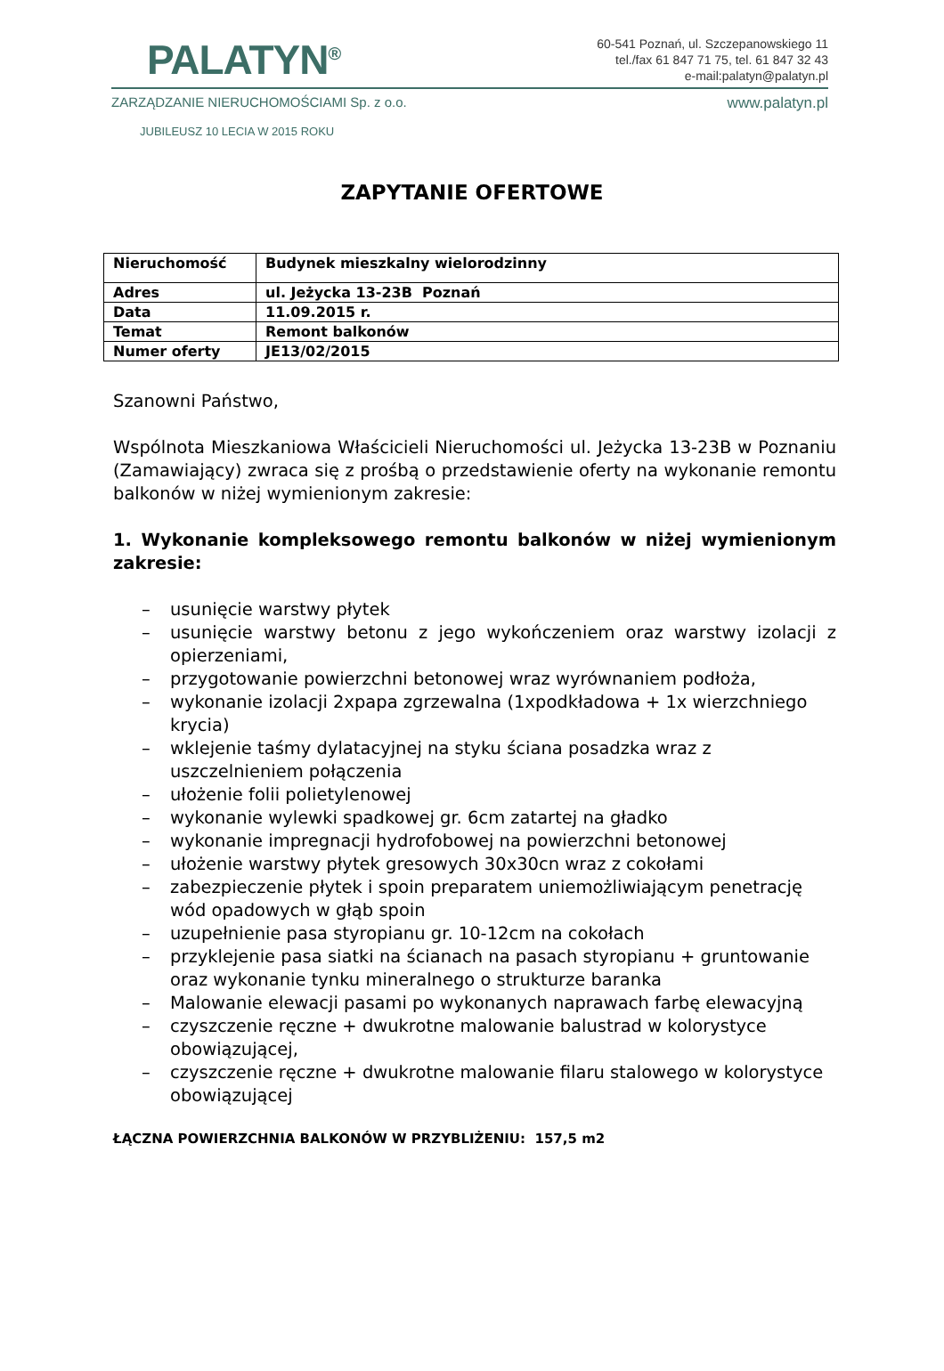PALATYN<sup>®</sup>
60-541 Poznań, ul. Szczepanowskiego 11
tel./fax 61 847 71 75, tel. 61 847 32 43
e-mail:palatyn@palatyn.pl
ZARZĄDZANIE NIERUCHOMOŚCIAMI Sp. z o.o. www.palatyn.pl
JUBILEUSZ 10 LECIA W 2015 ROKU
ZAPYTANIE OFERTOWE
| Nieruchomość | Budynek mieszkalny wielorodzinny |
| Adres | ul. Jeżycka 13-23B Poznań |
| Data | 11.09.2015 r. |
| Temat | Remont balkonów |
| Numer oferty | JE13/02/2015 |
Szanowni Państwo,
Wspólnota Mieszkaniowa Właścicieli Nieruchomości ul. Jeżycka 13-23B w Poznaniu (Zamawiający) zwraca się z prośbą o przedstawienie oferty na wykonanie remontu balkonów w niżej wymienionym zakresie:
1. Wykonanie kompleksowego remontu balkonów w niżej wymienionym zakresie:
– usunięcie warstwy płytek
– usunięcie warstwy betonu z jego wykończeniem oraz warstwy izolacji z opierzeniami,
– przygotowanie powierzchni betonowej wraz wyrównaniem podłoża,
– wykonanie izolacji 2xpapa zgrzewalna (1xpodkładowa + 1x wierzchniego krycia)
– wklejenie taśmy dylatacyjnej na styku ściana posadzka wraz z uszczelnieniem połączenia
– ułożenie folii polietylenowej
– wykonanie wylewki spadkowej gr. 6cm zatartej na gładko
– wykonanie impregnacji hydrofobowej na powierzchni betonowej
– ułożenie warstwy płytek gresowych 30x30cn wraz z cokołami
– zabezpieczenie płytek i spoin preparatem uniemożliwiającym penetrację wód opadowych w głąb spoin
– uzupełnienie pasa styropianu gr. 10-12cm na cokołach
– przyklejenie pasa siatki na ścianach na pasach styropianu + gruntowanie oraz wykonanie tynku mineralnego o strukturze baranka
– Malowanie elewacji pasami po wykonanych naprawach farbę elewacyjną
– czyszczenie ręczne + dwukrotne malowanie balustrad w kolorystyce obowiązującej,
– czyszczenie ręczne + dwukrotne malowanie filaru stalowego w kolorystyce obowiązującej
ŁĄCZNA POWIERZCHNIA BALKONÓW W PRZYBLIŻENIU: 157,5 m2